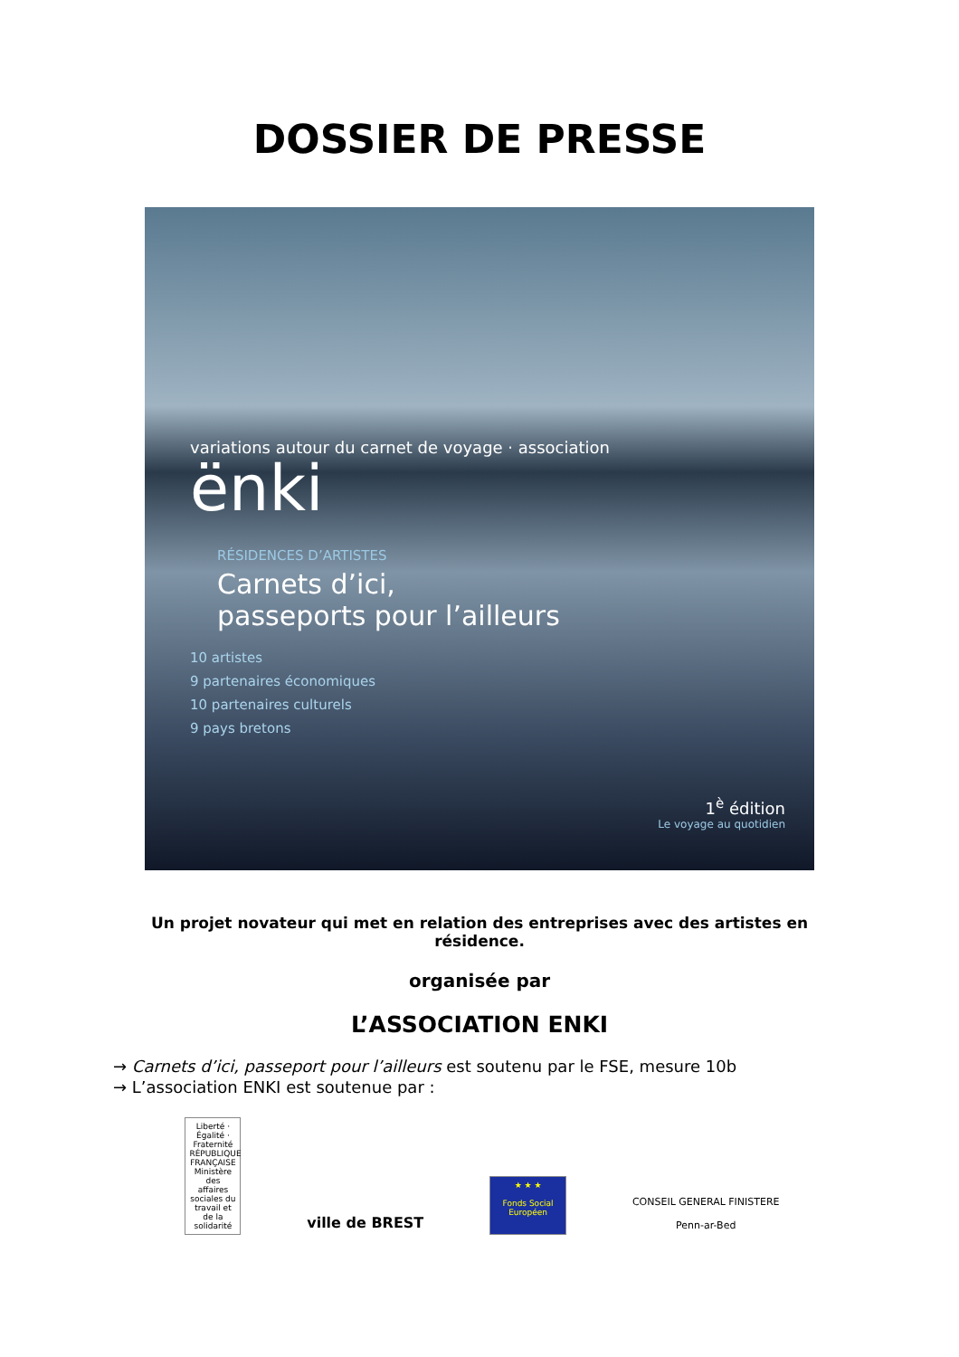DOSSIER DE PRESSE
variations autour du carnet de voyage · association
ënki
RÉSIDENCES D’ARTISTES
Carnets d’ici,
passeports pour l’ailleurs
10 artistes
9 partenaires économiques
10 partenaires culturels
9 pays bretons
1<sup>è</sup> édition
Le voyage au quotidien
Un projet novateur qui met en relation des entreprises avec des artistes en résidence.
organisée par
L’ASSOCIATION ENKI
→ Carnets d’ici, passeport pour l’ailleurs est soutenu par le FSE, mesure 10b
→ L’association ENKI est soutenue par :
Liberté · Égalité · Fraternité RÉPUBLIQUE FRANÇAISE Ministère des affaires sociales du travail et de la solidarité
ville de BREST
★ ★ ★
Fonds Social Européen
CONSEIL GENERAL FINISTERE
Penn-ar-Bed